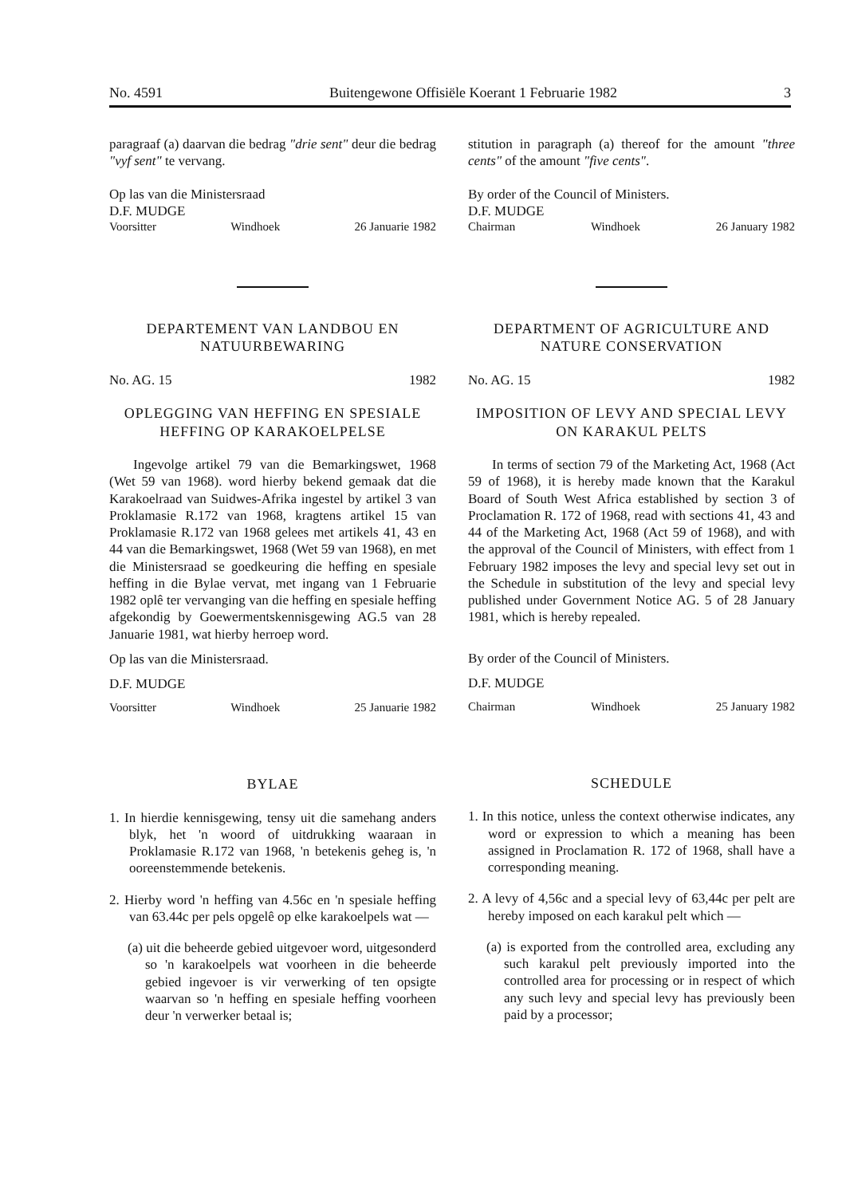No. 4591 Buitengewone Offisiële Koerant 1 Februarie 1982 3
paragraaf (a) daarvan die bedrag "drie sent" deur die bedrag "vyf sent" te vervang.
Op las van die Ministersraad
D.F. MUDGE
Voorsitter Windhoek 26 Januarie 1982
DEPARTEMENT VAN LANDBOU EN NATUURBEWARING
No. AG. 15 1982
OPLEGGING VAN HEFFING EN SPESIALE HEFFING OP KARAKOELPELSE
Ingevolge artikel 79 van die Bemarkingswet, 1968 (Wet 59 van 1968). word hierby bekend gemaak dat die Karakoelraad van Suidwes-Afrika ingestel by artikel 3 van Proklamasie R.172 van 1968, kragtens artikel 15 van Proklamasie R.172 van 1968 gelees met artikels 41, 43 en 44 van die Bemarkingswet, 1968 (Wet 59 van 1968), en met die Ministersraad se goedkeuring die heffing en spesiale heffing in die Bylae vervat, met ingang van 1 Februarie 1982 oplê ter vervanging van die heffing en spesiale heffing afgekondig by Goewermentskennisgewing AG.5 van 28 Januarie 1981, wat hierby herroep word.
Op las van die Ministersraad.
D.F. MUDGE
Voorsitter Windhoek 25 Januarie 1982
BYLAE
1. In hierdie kennisgewing, tensy uit die samehang anders blyk, het 'n woord of uitdrukking waaraan in Proklamasie R.172 van 1968, 'n betekenis geheg is, 'n ooreenstemmende betekenis.
2. Hierby word 'n heffing van 4.56c en 'n spesiale heffing van 63.44c per pels opgelê op elke karakoelpels wat —
(a) uit die beheerde gebied uitgevoer word, uitgesonderd so 'n karakoelpels wat voorheen in die beheerde gebied ingevoer is vir verwerking of ten opsigte waarvan so 'n heffing en spesiale heffing voorheen deur 'n verwerker betaal is;
stitution in paragraph (a) thereof for the amount "three cents" of the amount "five cents".
By order of the Council of Ministers.
D.F. MUDGE
Chairman Windhoek 26 January 1982
DEPARTMENT OF AGRICULTURE AND NATURE CONSERVATION
No. AG. 15 1982
IMPOSITION OF LEVY AND SPECIAL LEVY ON KARAKUL PELTS
In terms of section 79 of the Marketing Act, 1968 (Act 59 of 1968), it is hereby made known that the Karakul Board of South West Africa established by section 3 of Proclamation R. 172 of 1968, read with sections 41, 43 and 44 of the Marketing Act, 1968 (Act 59 of 1968), and with the approval of the Council of Ministers, with effect from 1 February 1982 imposes the levy and special levy set out in the Schedule in substitution of the levy and special levy published under Government Notice AG. 5 of 28 January 1981, which is hereby repealed.
By order of the Council of Ministers.
D.F. MUDGE
Chairman Windhoek 25 January 1982
SCHEDULE
1. In this notice, unless the context otherwise indicates, any word or expression to which a meaning has been assigned in Proclamation R. 172 of 1968, shall have a corresponding meaning.
2. A levy of 4,56c and a special levy of 63,44c per pelt are hereby imposed on each karakul pelt which —
(a) is exported from the controlled area, excluding any such karakul pelt previously imported into the controlled area for processing or in respect of which any such levy and special levy has previously been paid by a processor;